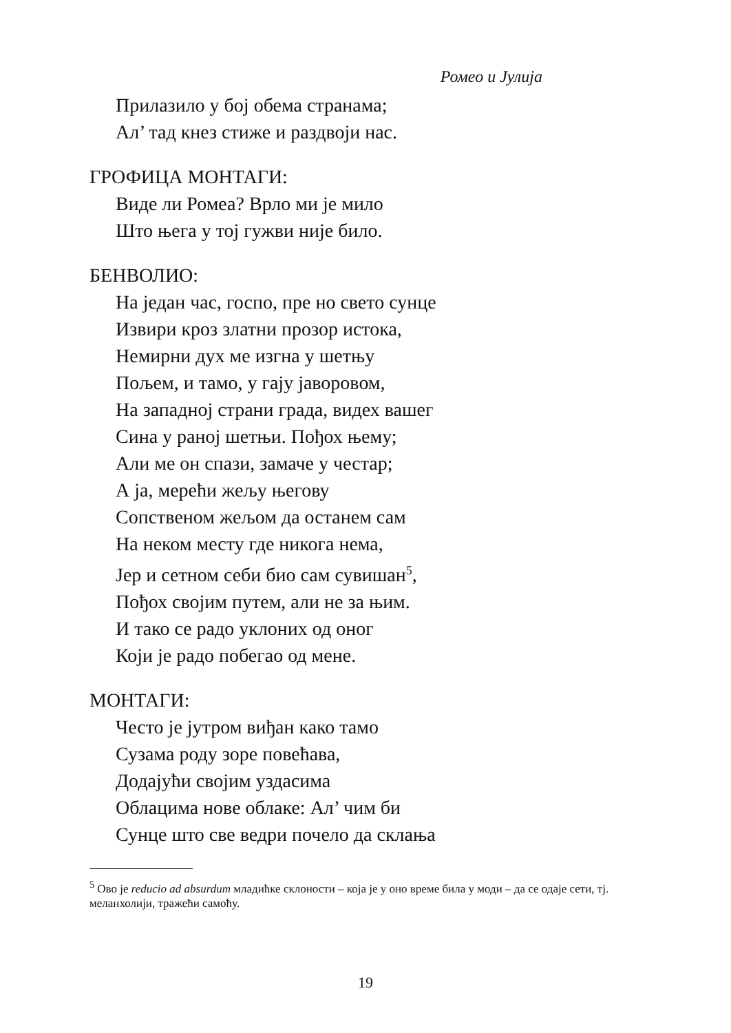Ромео и Јулија
Прилазило у бој обема странама;
Ал’ тад кнез стиже и раздвоји нас.
ГРОФИЦА МОНТАГИ:
Виде ли Ромеа? Врло ми је мило
Што њега у тој гужви није било.
БЕНВОЛИО:
На један час, госпо, пре но свето сунце
Извири кроз златни прозор истока,
Немирни дух ме изгна у шетњу
Пољем, и тамо, у гају јаворовом,
На западној страни града, видех вашег
Сина у раној шетњи. Пођох њему;
Али ме он спази, замаче у честар;
А ја, мерећи жељу његову
Сопственом жељом да останем сам
На неком месту где никога нема,
Јер и сетном себи био сам сувишан<sup>5</sup>,
Пођох својим путем, али не за њим.
И тако се радо уклоних од оног
Који је радо побегао од мене.
МОНТАГИ:
Често је јутром виђан како тамо
Сузама роду зоре повећава,
Додајући својим уздасима
Облацима нове облаке: Ал’ чим би
Сунце што све ведри почело да склања
<sup>5</sup> Ово је reducio ad absurdum младићке склоности – која је у оно време била у моди – да се одаје сети, тј. меланхолији, тражећи самоћу.
19